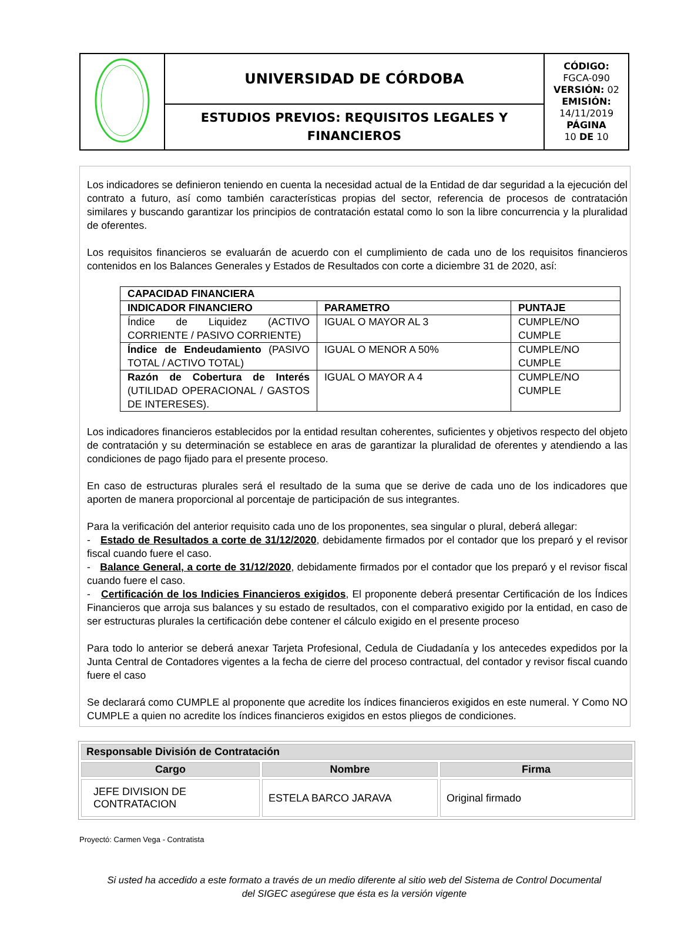| | UNIVERSIDAD DE CÓRDOBA | CÓDIGO: FGCA-090 VERSIÓN: 02 EMISIÓN: 14/11/2019 PÁGINA 10 DE 10 |
| | ESTUDIOS PREVIOS: REQUISITOS LEGALES Y FINANCIEROS | |
Los indicadores se definieron teniendo en cuenta la necesidad actual de la Entidad de dar seguridad a la ejecución del contrato a futuro, así como también características propias del sector, referencia de procesos de contratación similares y buscando garantizar los principios de contratación estatal como lo son la libre concurrencia y la pluralidad de oferentes.
Los requisitos financieros se evaluarán de acuerdo con el cumplimiento de cada uno de los requisitos financieros contenidos en los Balances Generales y Estados de Resultados con corte a diciembre 31 de 2020, así:
| CAPACIDAD FINANCIERA | | |
| INDICADOR FINANCIERO | PARAMETRO | PUNTAJE |
| Índice de Liquidez (ACTIVO CORRIENTE / PASIVO CORRIENTE) | IGUAL O MAYOR AL 3 | CUMPLE/NO CUMPLE |
| Índice de Endeudamiento (PASIVO TOTAL / ACTIVO TOTAL) | IGUAL O MENOR A 50% | CUMPLE/NO CUMPLE |
| Razón de Cobertura de Interés (UTILIDAD OPERACIONAL / GASTOS DE INTERESES). | IGUAL O MAYOR A 4 | CUMPLE/NO CUMPLE |
Los indicadores financieros establecidos por la entidad resultan coherentes, suficientes y objetivos respecto del objeto de contratación y su determinación se establece en aras de garantizar la pluralidad de oferentes y atendiendo a las condiciones de pago fijado para el presente proceso.
En caso de estructuras plurales será el resultado de la suma que se derive de cada uno de los indicadores que aporten de manera proporcional al porcentaje de participación de sus integrantes.
Para la verificación del anterior requisito cada uno de los proponentes, sea singular o plural, deberá allegar:
- Estado de Resultados a corte de 31/12/2020, debidamente firmados por el contador que los preparó y el revisor fiscal cuando fuere el caso.
- Balance General, a corte de 31/12/2020, debidamente firmados por el contador que los preparó y el revisor fiscal cuando fuere el caso.
- Certificación de los Indicies Financieros exigidos, El proponente deberá presentar Certificación de los Índices Financieros que arroja sus balances y su estado de resultados, con el comparativo exigido por la entidad, en caso de ser estructuras plurales la certificación debe contener el cálculo exigido en el presente proceso
Para todo lo anterior se deberá anexar Tarjeta Profesional, Cedula de Ciudadanía y los antecedes expedidos por la Junta Central de Contadores vigentes a la fecha de cierre del proceso contractual, del contador y revisor fiscal cuando fuere el caso
Se declarará como CUMPLE al proponente que acredite los índices financieros exigidos en este numeral. Y Como NO CUMPLE a quien no acredite los índices financieros exigidos en estos pliegos de condiciones.
| Responsable División de Contratación | | |
| Cargo | Nombre | Firma |
| JEFE DIVISION DE CONTRATACION | ESTELA BARCO JARAVA | Original firmado |
Proyectó: Carmen Vega - Contratista
Si usted ha accedido a este formato a través de un medio diferente al sitio web del Sistema de Control Documental
del SIGEC asegúrese que ésta es la versión vigente